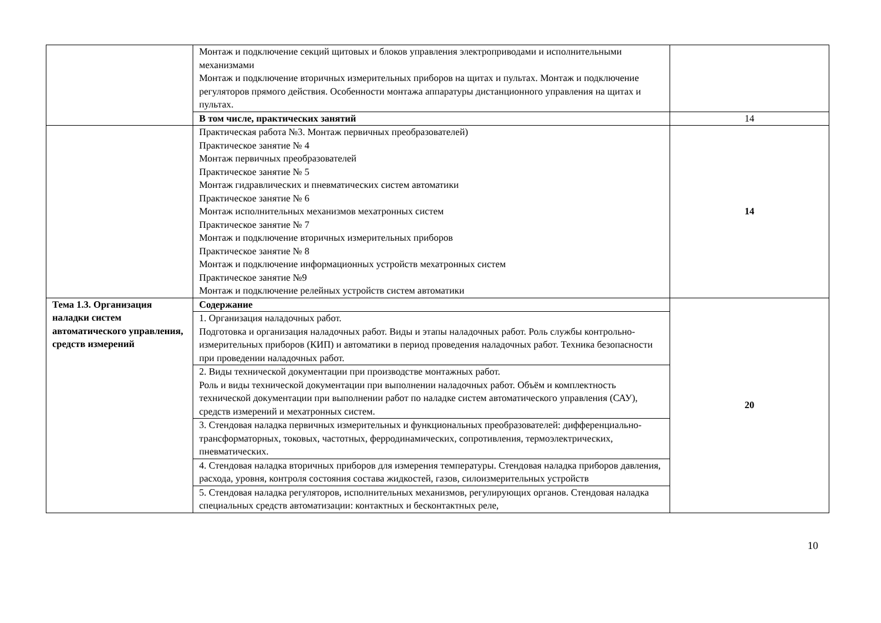| | Монтаж и подключение секций щитовых и блоков управления электроприводами и исполнительными механизмами Монтаж и подключение вторичных измерительных приборов на щитах и пультах. Монтаж и подключение регуляторов прямого действия. Особенности монтажа аппаратуры дистанционного управления на щитах и пультах. | |
| | В том числе, практических занятий | 14 |
| | Практическая работа №3. Монтаж первичных преобразователей) Практическое занятие № 4 Монтаж первичных преобразователей Практическое занятие № 5 Монтаж гидравлических и пневматических систем автоматики Практическое занятие № 6 Монтаж исполнительных механизмов мехатронных систем Практическое занятие № 7 Монтаж и подключение вторичных измерительных приборов Практическое занятие № 8 Монтаж и подключение информационных устройств мехатронных систем Практическое занятие №9 Монтаж и подключение релейных устройств систем автоматики | 14 |
| Тема 1.3. Организация наладки систем автоматического управления, средств измерений | Содержание | 20 |
| | 1. Организация наладочных работ. Подготовка и организация наладочных работ. Виды и этапы наладочных работ. Роль службы контрольно-измерительных приборов (КИП) и автоматики в период проведения наладочных работ. Техника безопасности при проведении наладочных работ. | |
| | 2. Виды технической документации при производстве монтажных работ. Роль и виды технической документации при выполнении наладочных работ. Объём и комплектность технической документации при выполнении работ по наладке систем автоматического управления (САУ), средств измерений и мехатронных систем. | |
| | 3. Стендовая наладка первичных измерительных и функциональных преобразователей: дифференциально-трансформаторных, токовых, частотных, ферродинамических, сопротивления, термоэлектрических, пневматических. | |
| | 4. Стендовая наладка вторичных приборов для измерения температуры. Стендовая наладка приборов давления, расхода, уровня, контроля состояния состава жидкостей, газов, силоизмерительных устройств | |
| | 5. Стендовая наладка регуляторов, исполнительных механизмов, регулирующих органов. Стендовая наладка специальных средств автоматизации: контактных и бесконтактных реле, | |
10